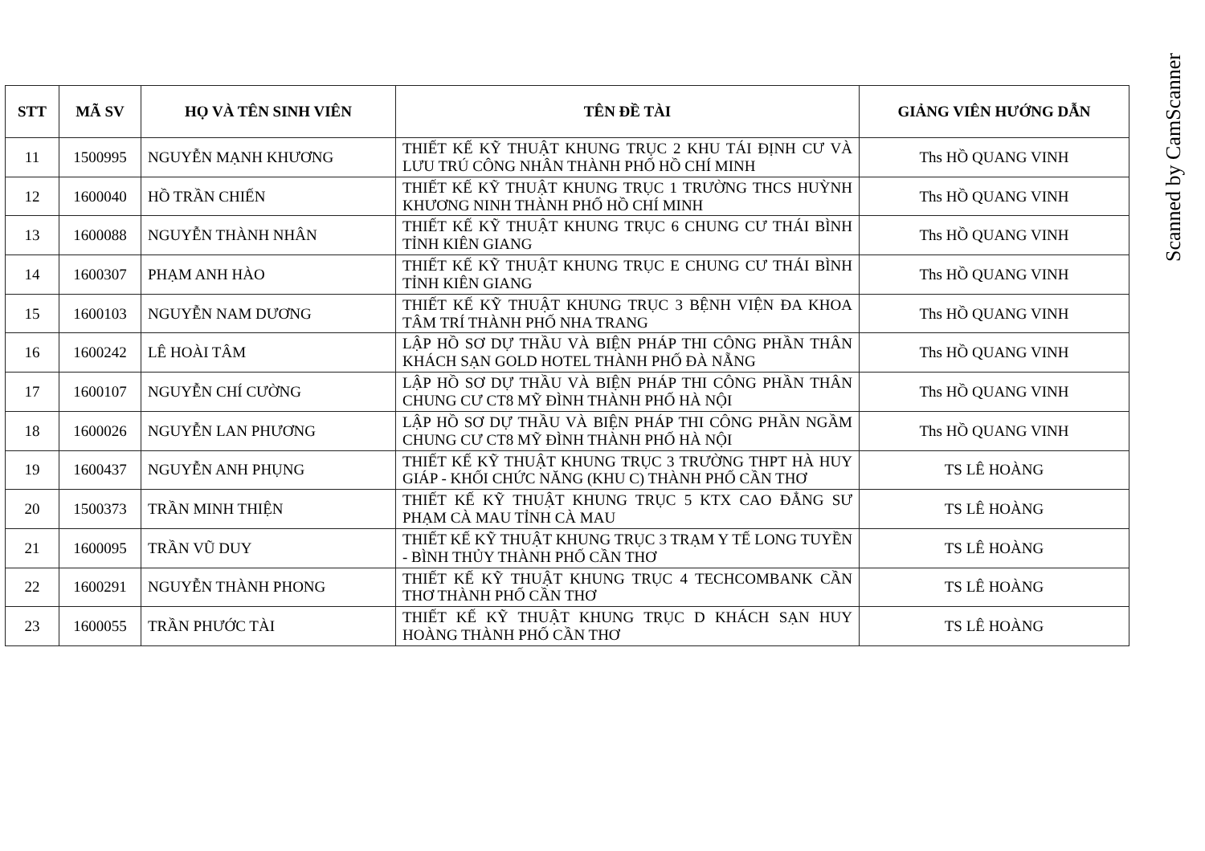| STT | MÃ SV | HỌ VÀ TÊN SINH VIÊN | TÊN ĐỀ TÀI | GIẢNG VIÊN HƯỚNG DẪN |
| --- | --- | --- | --- | --- |
| 11 | 1500995 | NGUYỄN MẠNH KHƯƠNG | THIẾT KẾ KỸ THUẬT KHUNG TRỤC 2 KHU TÁI ĐỊNH CƯ VÀ LƯU TRÚ CÔNG NHÂN THÀNH PHỐ HỒ CHÍ MINH | Ths HỒ QUANG VINH |
| 12 | 1600040 | HỒ TRẦN CHIẾN | THIẾT KẾ KỸ THUẬT KHUNG TRỤC 1 TRƯỜNG THCS HUỲNH KHƯƠNG NINH THÀNH PHỐ HỒ CHÍ MINH | Ths HỒ QUANG VINH |
| 13 | 1600088 | NGUYỄN THÀNH NHÂN | THIẾT KẾ KỸ THUẬT KHUNG TRỤC 6 CHUNG CƯ THÁI BÌNH TỈNH KIÊN GIANG | Ths HỒ QUANG VINH |
| 14 | 1600307 | PHẠM ANH HÀO | THIẾT KẾ KỸ THUẬT KHUNG TRỤC E CHUNG CƯ THÁI BÌNH TỈNH KIÊN GIANG | Ths HỒ QUANG VINH |
| 15 | 1600103 | NGUYỄN NAM DƯƠNG | THIẾT KẾ KỸ THUẬT KHUNG TRỤC 3 BỆNH VIỆN ĐA KHOA TÂM TRÍ THÀNH PHỐ NHA TRANG | Ths HỒ QUANG VINH |
| 16 | 1600242 | LÊ HOÀI TÂM | LẬP HỒ SƠ DỰ THẦU VÀ BIỆN PHÁP THI CÔNG PHẦN THÂN KHÁCH SẠN GOLD HOTEL THÀNH PHỐ ĐÀ NẴNG | Ths HỒ QUANG VINH |
| 17 | 1600107 | NGUYỄN CHÍ CƯỜNG | LẬP HỒ SƠ DỰ THẦU VÀ BIỆN PHÁP THI CÔNG PHẦN THÂN CHUNG CƯ CT8 MỸ ĐÌNH THÀNH PHỐ HÀ NỘI | Ths HỒ QUANG VINH |
| 18 | 1600026 | NGUYỄN LAN PHƯƠNG | LẬP HỒ SƠ DỰ THẦU VÀ BIỆN PHÁP THI CÔNG PHẦN NGẦM CHUNG CƯ CT8 MỸ ĐÌNH THÀNH PHỐ HÀ NỘI | Ths HỒ QUANG VINH |
| 19 | 1600437 | NGUYỄN ANH PHỤNG | THIẾT KẾ KỸ THUẬT KHUNG TRỤC 3 TRƯỜNG THPT HÀ HUY GIÁP - KHỐI CHỨC NĂNG (KHU C) THÀNH PHỐ CẦN THƠ | TS LÊ HOÀNG |
| 20 | 1500373 | TRẦN MINH THIỆN | THIẾT KẾ KỸ THUẬT KHUNG TRỤC 5 KTX CAO ĐẲNG SƯ PHẠM CÀ MAU TỈNH CÀ MAU | TS LÊ HOÀNG |
| 21 | 1600095 | TRẦN VŨ DUY | THIẾT KẾ KỸ THUẬT KHUNG TRỤC 3 TRẠM Y TẾ LONG TUYỀN - BÌNH THỦY THÀNH PHỐ CẦN THƠ | TS LÊ HOÀNG |
| 22 | 1600291 | NGUYỄN THÀNH PHONG | THIẾT KẾ KỸ THUẬT KHUNG TRỤC 4 TECHCOMBANK CẦN THƠ THÀNH PHỐ CẦN THƠ | TS LÊ HOÀNG |
| 23 | 1600055 | TRẦN PHƯỚC TÀI | THIẾT KẾ KỸ THUẬT KHUNG TRỤC D KHÁCH SẠN HUY HOÀNG THÀNH PHỐ CẦN THƠ | TS LÊ HOÀNG |
Scanned by CamScanner